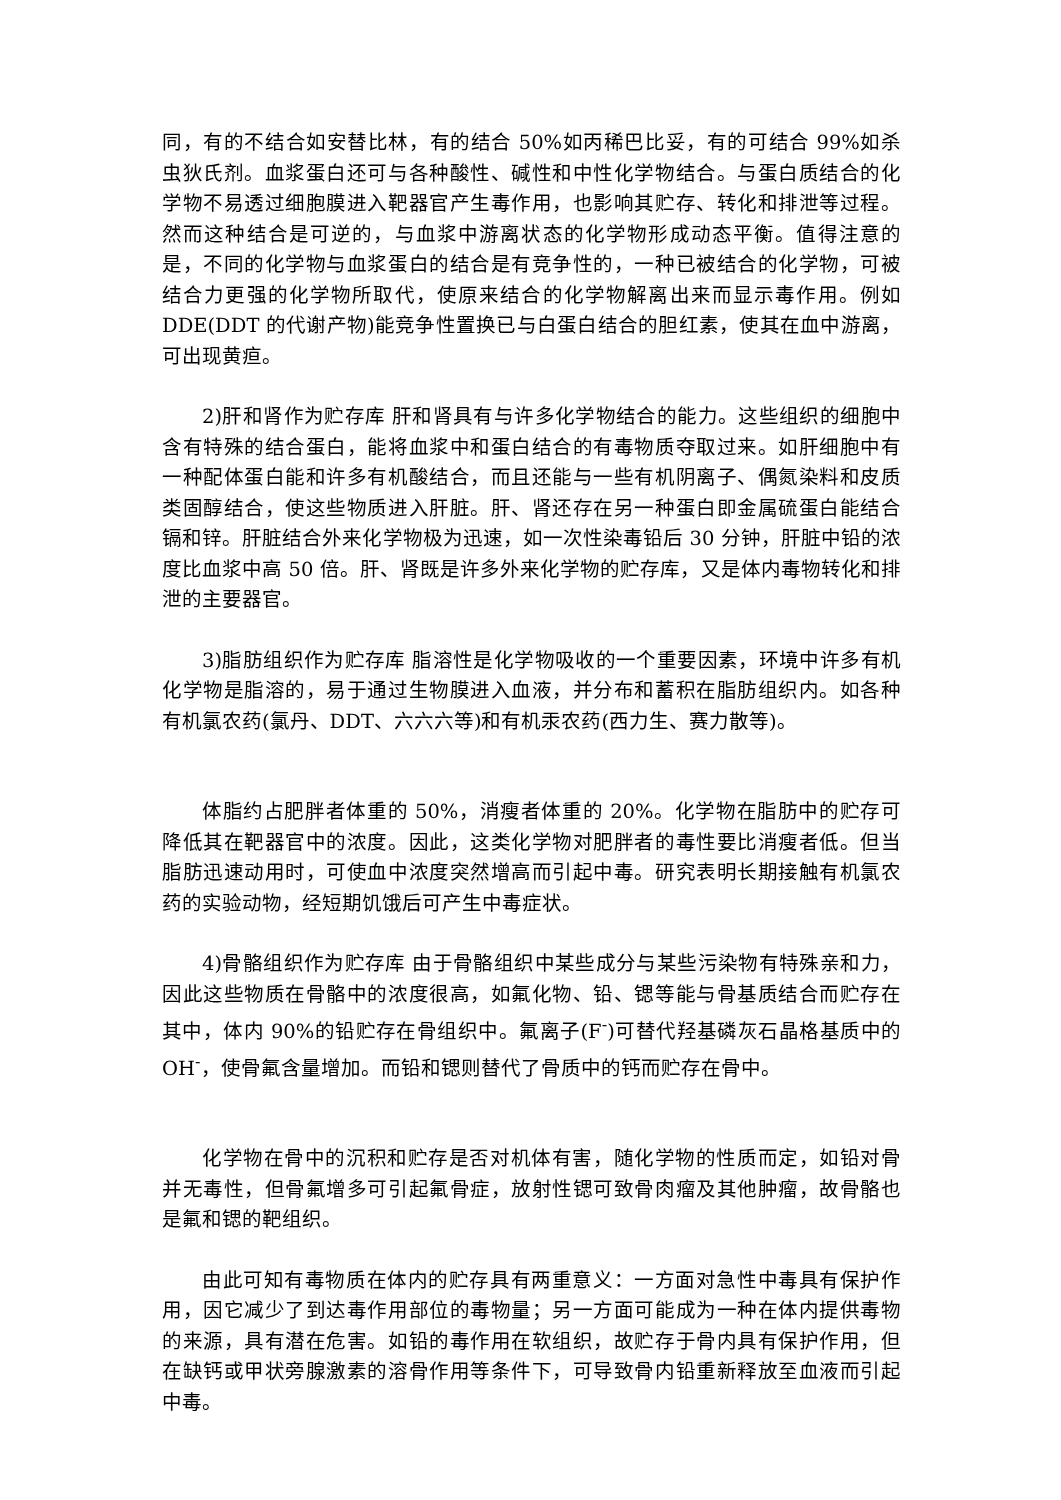同，有的不结合如安替比林，有的结合 50%如丙稀巴比妥，有的可结合 99%如杀虫狄氏剂。血浆蛋白还可与各种酸性、碱性和中性化学物结合。与蛋白质结合的化学物不易透过细胞膜进入靶器官产生毒作用，也影响其贮存、转化和排泄等过程。然而这种结合是可逆的，与血浆中游离状态的化学物形成动态平衡。值得注意的是，不同的化学物与血浆蛋白的结合是有竞争性的，一种已被结合的化学物，可被结合力更强的化学物所取代，使原来结合的化学物解离出来而显示毒作用。例如 DDE(DDT 的代谢产物)能竞争性置换已与白蛋白结合的胆红素，使其在血中游离，可出现黄疸。
2)肝和肾作为贮存库 肝和肾具有与许多化学物结合的能力。这些组织的细胞中含有特殊的结合蛋白，能将血浆中和蛋白结合的有毒物质夺取过来。如肝细胞中有一种配体蛋白能和许多有机酸结合，而且还能与一些有机阴离子、偶氮染料和皮质类固醇结合，使这些物质进入肝脏。肝、肾还存在另一种蛋白即金属硫蛋白能结合镉和锌。肝脏结合外来化学物极为迅速，如一次性染毒铅后 30 分钟，肝脏中铅的浓度比血浆中高 50 倍。肝、肾既是许多外来化学物的贮存库，又是体内毒物转化和排泄的主要器官。
3)脂肪组织作为贮存库 脂溶性是化学物吸收的一个重要因素，环境中许多有机化学物是脂溶的，易于通过生物膜进入血液，并分布和蓄积在脂肪组织内。如各种有机氯农药(氯丹、DDT、六六六等)和有机汞农药(西力生、赛力散等)。
体脂约占肥胖者体重的 50%，消瘦者体重的 20%。化学物在脂肪中的贮存可降低其在靶器官中的浓度。因此，这类化学物对肥胖者的毒性要比消瘦者低。但当脂肪迅速动用时，可使血中浓度突然增高而引起中毒。研究表明长期接触有机氯农药的实验动物，经短期饥饿后可产生中毒症状。
4)骨骼组织作为贮存库 由于骨骼组织中某些成分与某些污染物有特殊亲和力，因此这些物质在骨骼中的浓度很高，如氟化物、铅、锶等能与骨基质结合而贮存在其中，体内 90%的铅贮存在骨组织中。氟离子(F<sup>-</sup>)可替代羟基磷灰石晶格基质中的OH<sup>-</sup>，使骨氟含量增加。而铅和锶则替代了骨质中的钙而贮存在骨中。
化学物在骨中的沉积和贮存是否对机体有害，随化学物的性质而定，如铅对骨并无毒性，但骨氟增多可引起氟骨症，放射性锶可致骨肉瘤及其他肿瘤，故骨骼也是氟和锶的靶组织。
由此可知有毒物质在体内的贮存具有两重意义：一方面对急性中毒具有保护作用，因它减少了到达毒作用部位的毒物量；另一方面可能成为一种在体内提供毒物的来源，具有潜在危害。如铅的毒作用在软组织，故贮存于骨内具有保护作用，但在缺钙或甲状旁腺激素的溶骨作用等条件下，可导致骨内铅重新释放至血液而引起中毒。